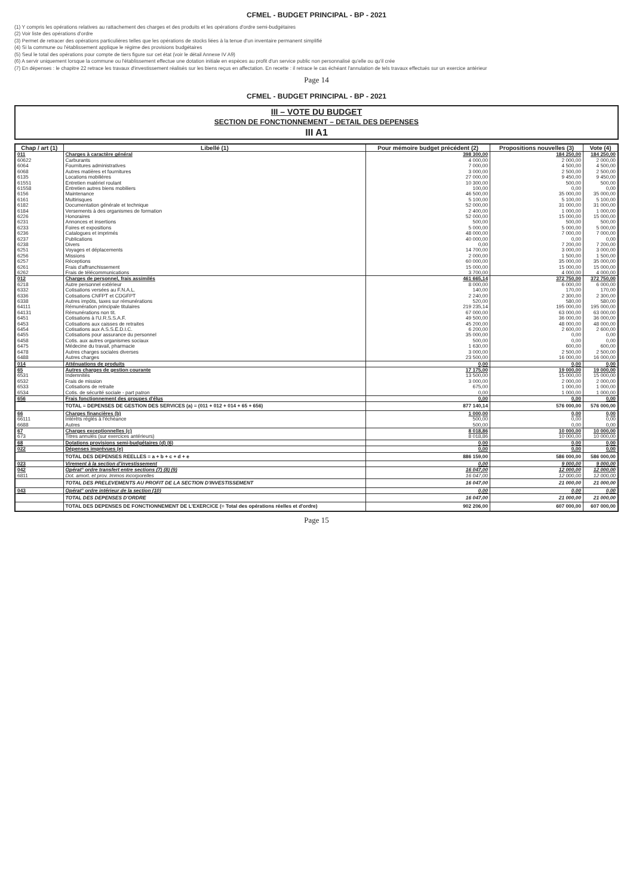CFMEL - BUDGET PRINCIPAL - BP - 2021
(1) Y compris les opérations relatives au rattachement des charges et des produits et les opérations d'ordre semi-budgétaires
(2) Voir liste des opérations d'ordre
(3) Permet de retracer des opérations particulières telles que les opérations de stocks liées à la tenue d'un inventaire permanent simplifié
(4) Si la commune ou l'établissement applique le régime des provisions budgétaires
(5) Seul le total des opérations pour compte de tiers figure sur cet état (voir le détail Annexe IV A9)
(6) A servir uniquement lorsque la commune ou l'établissement effectue une dotation initiale en espèces au profit d'un service public non personnalisé qu'elle ou qu'il crée
(7) En dépenses : le chapitre 22 retrace les travaux d'investissement réalisés sur les biens reçus en affectation. En recette : il retrace le cas échéant l'annulation de tels travaux effectués sur un exercice antérieur
Page 14
CFMEL - BUDGET PRINCIPAL - BP - 2021
III – VOTE DU BUDGET
SECTION DE FONCTIONNEMENT – DETAIL DES DEPENSES
III A1
| Chap / art (1) | Libellé (1) | Pour mémoire budget précédent (2) | Propositions nouvelles (3) | Vote (4) |
| --- | --- | --- | --- | --- |
| 011 | Charges à caractère général | 398 300,00 | 184 250,00 | 184 250,00 |
| 60622 | Carburants | 4 000,00 | 2 000,00 | 2 000,00 |
| 6064 | Fournitures administratives | 7 000,00 | 4 500,00 | 4 500,00 |
| 6068 | Autres matières et fournitures | 3 000,00 | 2 500,00 | 2 500,00 |
| 6135 | Locations mobilières | 27 000,00 | 9 450,00 | 9 450,00 |
| 61551 | Entretien matériel roulant | 10 300,00 | 500,00 | 500,00 |
| 61558 | Entretien autres biens mobiliers | 100,00 | 0,00 | 0,00 |
| 6156 | Maintenance | 46 500,00 | 35 000,00 | 35 000,00 |
| 6161 | Multirisques | 5 100,00 | 5 100,00 | 5 100,00 |
| 6182 | Documentation générale et technique | 52 000,00 | 31 000,00 | 31 000,00 |
| 6184 | Versements à des organismes de formation | 2 400,00 | 1 000,00 | 1 000,00 |
| 6226 | Honoraires | 52 000,00 | 15 000,00 | 15 000,00 |
| 6231 | Annonces et insertions | 500,00 | 500,00 | 500,00 |
| 6233 | Foires et expositions | 5 000,00 | 5 000,00 | 5 000,00 |
| 6236 | Catalogues et imprimés | 48 000,00 | 7 000,00 | 7 000,00 |
| 6237 | Publications | 40 000,00 | 0,00 | 0,00 |
| 6238 | Divers | 0,00 | 7 200,00 | 7 200,00 |
| 6251 | Voyages et déplacements | 14 700,00 | 3 000,00 | 3 000,00 |
| 6256 | Missions | 2 000,00 | 1 500,00 | 1 500,00 |
| 6257 | Réceptions | 60 000,00 | 35 000,00 | 35 000,00 |
| 6261 | Frais d'affranchissement | 15 000,00 | 15 000,00 | 15 000,00 |
| 6262 | Frais de télécommunications | 3 700,00 | 4 000,00 | 4 000,00 |
| 012 | Charges de personnel, frais assimilés | 461 665,14 | 372 750,00 | 372 750,00 |
| 6218 | Autre personnel extérieur | 8 000,00 | 6 000,00 | 6 000,00 |
| 6332 | Cotisations versées au F.N.A.L. | 140,00 | 170,00 | 170,00 |
| 6336 | Cotisations CNFPT et CDGFPT | 2 240,00 | 2 300,00 | 2 300,00 |
| 6338 | Autres impôts, taxes sur rémunérations | 520,00 | 580,00 | 580,00 |
| 64111 | Rémunération principale titulaires | 219 235,14 | 195 000,00 | 195 000,00 |
| 64131 | Rémunérations non tit. | 67 000,00 | 63 000,00 | 63 000,00 |
| 6451 | Cotisations à l'U.R.S.S.A.F. | 49 500,00 | 36 000,00 | 36 000,00 |
| 6453 | Cotisations aux caisses de retraites | 45 200,00 | 48 000,00 | 48 000,00 |
| 6454 | Cotisations aux A.S.S.E.D.I.C. | 6 200,00 | 2 600,00 | 2 600,00 |
| 6455 | Cotisations pour assurance du personnel | 35 000,00 | 0,00 | 0,00 |
| 6458 | Cotis. aux autres organismes sociaux | 500,00 | 0,00 | 0,00 |
| 6475 | Médecine du travail, pharmacie | 1 630,00 | 600,00 | 600,00 |
| 6478 | Autres charges sociales diverses | 3 000,00 | 2 500,00 | 2 500,00 |
| 6488 | Autres charges | 23 500,00 | 16 000,00 | 16 000,00 |
| 014 | Atténuations de produits | 0,00 | 0,00 | 0,00 |
| 65 | Autres charges de gestion courante | 17 175,00 | 19 000,00 | 19 000,00 |
| 6531 | Indemnités | 13 500,00 | 15 000,00 | 15 000,00 |
| 6532 | Frais de mission | 3 000,00 | 2 000,00 | 2 000,00 |
| 6533 | Cotisations de retraite | 675,00 | 1 000,00 | 1 000,00 |
| 6534 | Cotis. de sécurité sociale - part patron | 0,00 | 1 000,00 | 1 000,00 |
| 656 | Frais fonctionnement des groupes d'élus | 0,00 | 0,00 | 0,00 |
| | TOTAL = DEPENSES DE GESTION DES SERVICES (a) = (011 + 012 + 014 + 65 + 656) | 877 140,14 | 576 000,00 | 576 000,00 |
| 66 | Charges financières (b) | 1 000,00 | 0,00 | 0,00 |
| 66111 | Intérêts réglés à l'échéance | 500,00 | 0,00 | 0,00 |
| 6688 | Autres | 500,00 | 0,00 | 0,00 |
| 67 | Charges exceptionnelles (c) | 8 018,86 | 10 000,00 | 10 000,00 |
| 673 | Titres annulés (sur exercices antérieurs) | 8 018,86 | 10 000,00 | 10 000,00 |
| 68 | Dotations provisions semi-budgétaires (d) (6) | 0,00 | 0,00 | 0,00 |
| 022 | Dépenses imprévues (e) | 0,00 | 0,00 | 0,00 |
| | TOTAL DES DEPENSES REELLES = a + b + c + d + e | 886 159,00 | 586 000,00 | 586 000,00 |
| 023 | Virement à la section d'investissement | 0,00 | 9 000,00 | 9 000,00 |
| 042 | Opérat° ordre transfert entre sections (7) (8) (9) | 16 047,00 | 12 000,00 | 12 000,00 |
| 6811 | Dot. amort. et prov. Immos incorporelles | 16 047,00 | 12 000,00 | 12 000,00 |
| | TOTAL DES PRELEVEMENTS AU PROFIT DE LA SECTION D'INVESTISSEMENT | 16 047,00 | 21 000,00 | 21 000,00 |
| 043 | Opérat° ordre intérieur de la section (10) | 0,00 | 0,00 | 0,00 |
| | TOTAL DES DEPENSES D'ORDRE | 16 047,00 | 21 000,00 | 21 000,00 |
| | TOTAL DES DEPENSES DE FONCTIONNEMENT DE L'EXERCICE (= Total des opérations réelles et d'ordre) | 902 206,00 | 607 000,00 | 607 000,00 |
Page 15